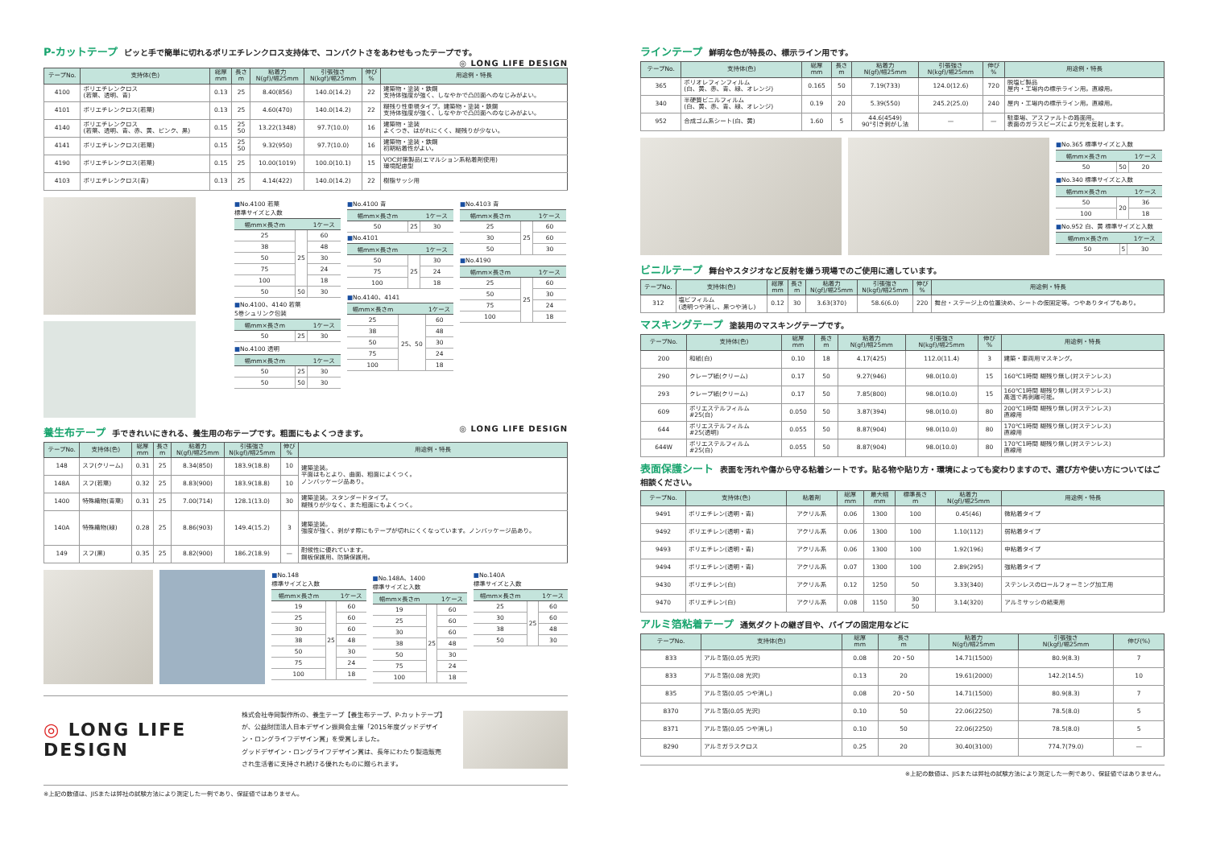P-カットテープ ピッと手で簡単に切れるポリエチレンクロス支持体で、コンパクトさをあわせもったテープです。 ◎ LONG LIFE DESIGN
| テープNo. | 支持体(色) | 総厚 mm | 長さ m | 粘着力 N(gf)/幅25mm | 引張強さ N(kgf)/幅25mm | 伸び % | 用途例・特長 |
| --- | --- | --- | --- | --- | --- | --- | --- |
| 4100 | ポリエチレンクロス (若葉、透明、青) | 0.13 | 25 | 8.40(856) | 140.0(14.2) | 22 | 建築物・塗装・鉄鋼 支持体強度が強く、しなやかで凸凹面へのなじみがよい。 |
| 4101 | ポリエチレンクロス(若葉) | 0.13 | 25 | 4.60(470) | 140.0(14.2) | 22 | 糊残り性重視タイプ。建築物・塗装・鉄鋼 支持体強度が強く、しなやかで凸凹面へのなじみがよい。 |
| 4140 | ポリエチレンクロス (若葉、透明、青、赤、黄、ピンク、黒) | 0.15 | 25 50 | 13.22(1348) | 97.7(10.0) | 16 | 建築物・塗装 よくつき、はがれにくく、糊残りが少ない。 |
| 4141 | ポリエチレンクロス(若葉) | 0.15 | 25 50 | 9.32(950) | 97.7(10.0) | 16 | 建築物・塗装・鉄鋼 初期粘着性がよい。 |
| 4190 | ポリエチレンクロス(若葉) | 0.15 | 25 | 10.00(1019) | 100.0(10.1) | 15 | VOC対策製品(エマルション系粘着剤使用) 環境配慮型 |
| 4103 | ポリエチレンクロス(青) | 0.13 | 25 | 4.14(422) | 140.0(14.2) | 22 | 樹脂サッシ用 |
■No.4100 若葉
標準サイズと入数
| 幅mm×長さm | | 1ケース |
| --- | --- | --- |
| 25 | 25 | 60 |
| 38 | | 48 |
| 50 | | 30 |
| 75 | | 24 |
| 100 | | 18 |
| 50 | 50 | 30 |
■No.4100、4140 若葉
5巻シュリンク包装
| 幅mm×長さm | | 1ケース |
| --- | --- | --- |
| 50 | 25 | 30 |
■No.4100 透明
| 幅mm×長さm | | 1ケース |
| --- | --- | --- |
| 50 | 25 | 30 |
| 50 | 50 | 30 |
■No.4100 青
| 幅mm×長さm | | 1ケース |
| --- | --- | --- |
| 50 | 25 | 30 |
■No.4101
| 幅mm×長さm | | 1ケース |
| --- | --- | --- |
| 50 | 25 | 30 |
| 75 | | 24 |
| 100 | | 18 |
■No.4140、4141
| 幅mm×長さm | | 1ケース |
| --- | --- | --- |
| 25 | 25、50 | 60 |
| 38 | | 48 |
| 50 | | 30 |
| 75 | | 24 |
| 100 | | 18 |
■No.4103 青
| 幅mm×長さm | | 1ケース |
| --- | --- | --- |
| 25 | 25 | 60 |
| 30 | | 60 |
| 50 | | 30 |
■No.4190
| 幅mm×長さm | | 1ケース |
| --- | --- | --- |
| 25 | 25 | 60 |
| 50 | | 30 |
| 75 | | 24 |
| 100 | | 18 |
養生布テープ 手できれいにきれる、養生用の布テープです。粗面にもよくつきます。 ◎ LONG LIFE DESIGN
| テープNo. | 支持体(色) | 総厚 mm | 長さ m | 粘着力 N(gf)/幅25mm | 引張強さ N(kgf)/幅25mm | 伸び % | 用途例・特長 |
| --- | --- | --- | --- | --- | --- | --- | --- |
| 148 | スフ(クリーム) | 0.31 | 25 | 8.34(850) | 183.9(18.8) | 10 | 建築塗装。 平面はもとより、曲面、粗面によくつく。 ノンパッケージ品あり。 |
| 148A | スフ(若葉) | 0.32 | 25 | 8.83(900) | 183.9(18.8) | 10 | |
| 1400 | 特殊織物(青葉) | 0.31 | 25 | 7.00(714) | 128.1(13.0) | 30 | 建築塗装。スタンダードタイプ。 糊残りが少なく、また粗面にもよくつく。 |
| 140A | 特殊織物(緑) | 0.28 | 25 | 8.86(903) | 149.4(15.2) | 3 | 建築塗装。 強度が強く、剥がす際にもテープが切れにくくなっています。ノンパッケージ品あり。 |
| 149 | スフ(黒) | 0.35 | 25 | 8.82(900) | 186.2(18.9) | — | 耐候性に優れています。 鋼板保護用、防錆保護用。 |
■No.148
標準サイズと入数
| 幅mm×長さm | | 1ケース |
| --- | --- | --- |
| 19 | 25 | 60 |
| 25 | | 60 |
| 30 | | 60 |
| 38 | | 48 |
| 50 | | 30 |
| 75 | | 24 |
| 100 | | 18 |
■No.148A、1400
標準サイズと入数
| 幅mm×長さm | | 1ケース |
| --- | --- | --- |
| 19 | 25 | 60 |
| 25 | | 60 |
| 30 | | 60 |
| 38 | | 48 |
| 50 | | 30 |
| 75 | | 24 |
| 100 | | 18 |
■No.140A
標準サイズと入数
| 幅mm×長さm | | 1ケース |
| --- | --- | --- |
| 25 | 25 | 60 |
| 30 | | 60 |
| 38 | | 48 |
| 50 | | 30 |
◎ LONG LIFE DESIGN
株式会社寺岡製作所の、養生テープ【養生布テープ、P-カットテープ】が、公益財団法人日本デザイン振興会主催「2015年度グッドデザイン・ロングライフデザイン賞」を受賞しました。
グッドデザイン・ロングライフデザイン賞は、長年にわたり製造販売され生活者に支持され続ける優れたものに贈られます。
※上記の数値は、JISまたは弊社の試験方法により測定した一例であり、保証値ではありません。
ラインテープ 鮮明な色が特長の、標示ライン用です。
| テープNo. | 支持体(色) | 総厚 mm | 長さ m | 粘着力 N(gf)/幅25mm | 引張強さ N(kgf)/幅25mm | 伸び % | 用途例・特長 |
| --- | --- | --- | --- | --- | --- | --- | --- |
| 365 | ポリオレフィンフィルム (白、黄、赤、青、緑、オレンジ) | 0.165 | 50 | 7.19(733) | 124.0(12.6) | 720 | 脱塩ビ製品 屋内・工場内の標示ライン用。直線用。 |
| 340 | 半硬質ビニルフィルム (白、黄、赤、青、緑、オレンジ) | 0.19 | 20 | 5.39(550) | 245.2(25.0) | 240 | 屋内・工場内の標示ライン用。直線用。 |
| 952 | 合成ゴム系シート(白、黄) | 1.60 | 5 | 44.6(4549) 90°引き剥がし法 | — | — | 駐車場、アスファルトの路面用。 表面のガラスビーズにより光を反射します。 |
■No.365 標準サイズと入数
| 幅mm×長さm | | 1ケース |
| --- | --- | --- |
| 50 | 50 | 20 |
■No.340 標準サイズと入数
| 幅mm×長さm | | 1ケース |
| --- | --- | --- |
| 50 | 20 | 36 |
| 100 | | 18 |
■No.952 白、黄 標準サイズと入数
| 幅mm×長さm | | 1ケース |
| --- | --- | --- |
| 50 | 5 | 30 |
ビニルテープ 舞台やスタジオなど反射を嫌う現場でのご使用に適しています。
| テープNo. | 支持体(色) | 総厚 mm | 長さ m | 粘着力 N(gf)/幅25mm | 引張強さ N(kgf)/幅25mm | 伸び % | 用途例・特長 |
| --- | --- | --- | --- | --- | --- | --- | --- |
| 312 | 塩ビフィルム (透明つや消し、黒つや消し) | 0.12 | 30 | 3.63(370) | 58.6(6.0) | 220 | 舞台・ステージ上の位置決め、シートの仮固定等。つやありタイプもあり。 |
マスキングテープ 塗装用のマスキングテープです。
| テープNo. | 支持体(色) | 総厚 mm | 長さ m | 粘着力 N(gf)/幅25mm | 引張強さ N(kgf)/幅25mm | 伸び % | 用途例・特長 |
| --- | --- | --- | --- | --- | --- | --- | --- |
| 200 | 和紙(白) | 0.10 | 18 | 4.17(425) | 112.0(11.4) | 3 | 建築・車両用マスキング。 |
| 290 | クレープ紙(クリーム) | 0.17 | 50 | 9.27(946) | 98.0(10.0) | 15 | 160℃1時間 糊残り無し(対ステンレス) |
| 293 | クレープ紙(クリーム) | 0.17 | 50 | 7.85(800) | 98.0(10.0) | 15 | 160℃1時間 糊残り無し(対ステンレス) 高温で再剥離可能。 |
| 609 | ポリエステルフィルム #25(白) | 0.050 | 50 | 3.87(394) | 98.0(10.0) | 80 | 200℃1時間 糊残り無し(対ステンレス) 直線用 |
| 644 | ポリエステルフィルム #25(透明) | 0.055 | 50 | 8.87(904) | 98.0(10.0) | 80 | 170℃1時間 糊残り無し(対ステンレス) 直線用 |
| 644W | ポリエステルフィルム #25(白) | 0.055 | 50 | 8.87(904) | 98.0(10.0) | 80 | 170℃1時間 糊残り無し(対ステンレス) 直線用 |
表面保護シート 表面を汚れや傷から守る粘着シートです。貼る物や貼り方・環境によっても変わりますので、選び方や使い方についてはご相談ください。
| テープNo. | 支持体(色) | 粘着剤 | 総厚 mm | 最大幅 mm | 標準長さ m | 粘着力 N(gf)/幅25mm | 用途例・特長 |
| --- | --- | --- | --- | --- | --- | --- | --- |
| 9491 | ポリエチレン(透明・青) | アクリル系 | 0.06 | 1300 | 100 | 0.45(46) | 微粘着タイプ |
| 9492 | ポリエチレン(透明・青) | アクリル系 | 0.06 | 1300 | 100 | 1.10(112) | 弱粘着タイプ |
| 9493 | ポリエチレン(透明・青) | アクリル系 | 0.06 | 1300 | 100 | 1.92(196) | 中粘着タイプ |
| 9494 | ポリエチレン(透明・青) | アクリル系 | 0.07 | 1300 | 100 | 2.89(295) | 強粘着タイプ |
| 9430 | ポリエチレン(白) | アクリル系 | 0.12 | 1250 | 50 | 3.33(340) | ステンレスのロールフォーミング加工用 |
| 9470 | ポリエチレン(白) | アクリル系 | 0.08 | 1150 | 30 50 | 3.14(320) | アルミサッシの結束用 |
アルミ箔粘着テープ 通気ダクトの継ぎ目や、パイプの固定用などに
| テープNo. | 支持体(色) | 総厚 mm | 長さ m | 粘着力 N(gf)/幅25mm | 引張強さ N(kgf)/幅25mm | 伸び(%) |
| --- | --- | --- | --- | --- | --- | --- |
| 833 | アルミ箔(0.05 光沢) | 0.08 | 20・50 | 14.71(1500) | 80.9(8.3) | 7 |
| 833 | アルミ箔(0.08 光沢) | 0.13 | 20 | 19.61(2000) | 142.2(14.5) | 10 |
| 835 | アルミ箔(0.05 つや消し) | 0.08 | 20・50 | 14.71(1500) | 80.9(8.3) | 7 |
| 8370 | アルミ箔(0.05 光沢) | 0.10 | 50 | 22.06(2250) | 78.5(8.0) | 5 |
| 8371 | アルミ箔(0.05 つや消し) | 0.10 | 50 | 22.06(2250) | 78.5(8.0) | 5 |
| 8290 | アルミガラスクロス | 0.25 | 20 | 30.40(3100) | 774.7(79.0) | — |
※上記の数値は、JISまたは弊社の試験方法により測定した一例であり、保証値ではありません。